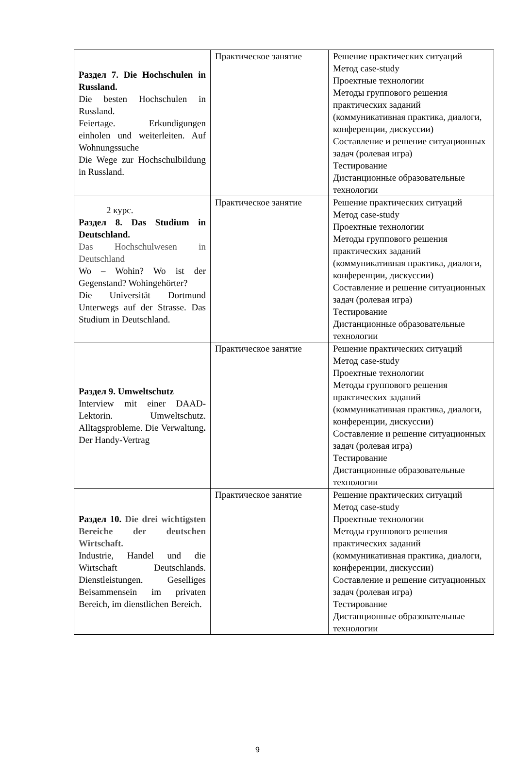| Раздел 7. Die Hochschulen in Russland. Die besten Hochschulen in Russland. Feiertage. Erkundigungen einholen und weiterleiten. Auf Wohnungssuche Die Wege zur Hochschulbildung in Russland. | Практическое занятие | Решение практических ситуаций Метод case-study Проектные технологии Методы группового решения практических заданий (коммуникативная практика, диалоги, конференции, дискуссии) Составление и решение ситуационных задач (ролевая игра) Тестирование Дистанционные образовательные технологии |
| 2 курс. Раздел 8. Das Studium in Deutschland. Das Hochschulwesen in Deutschland Wo – Wohin? Wo ist der Gegenstand? Wohingehörter? Die Universität Dortmund Unterwegs auf der Strasse. Das Studium in Deutschland. | Практическое занятие | Решение практических ситуаций Метод case-study Проектные технологии Методы группового решения практических заданий (коммуникативная практика, диалоги, конференции, дискуссии) Составление и решение ситуационных задач (ролевая игра) Тестирование Дистанционные образовательные технологии |
| Раздел 9. Umweltschutz Interview mit einer DAAD-Lektorin. Umweltschutz. Alltagsprobleme. Die Verwaltung . Der Handy-Vertrag | Практическое занятие | Решение практических ситуаций Метод case-study Проектные технологии Методы группового решения практических заданий (коммуникативная практика, диалоги, конференции, дискуссии) Составление и решение ситуационных задач (ролевая игра) Тестирование Дистанционные образовательные технологии |
| Раздел 10. Die drei wichtigsten Bereiche der deutschen Wirtschaft. Industrie, Handel und die Wirtschaft Deutschlands. Dienstleistungen. Geselliges Beisammensein im privaten Bereich, im dienstlichen Bereich. | Практическое занятие | Решение практических ситуаций Метод case-study Проектные технологии Методы группового решения практических заданий (коммуникативная практика, диалоги, конференции, дискуссии) Составление и решение ситуационных задач (ролевая игра) Тестирование Дистанционные образовательные технологии |
9